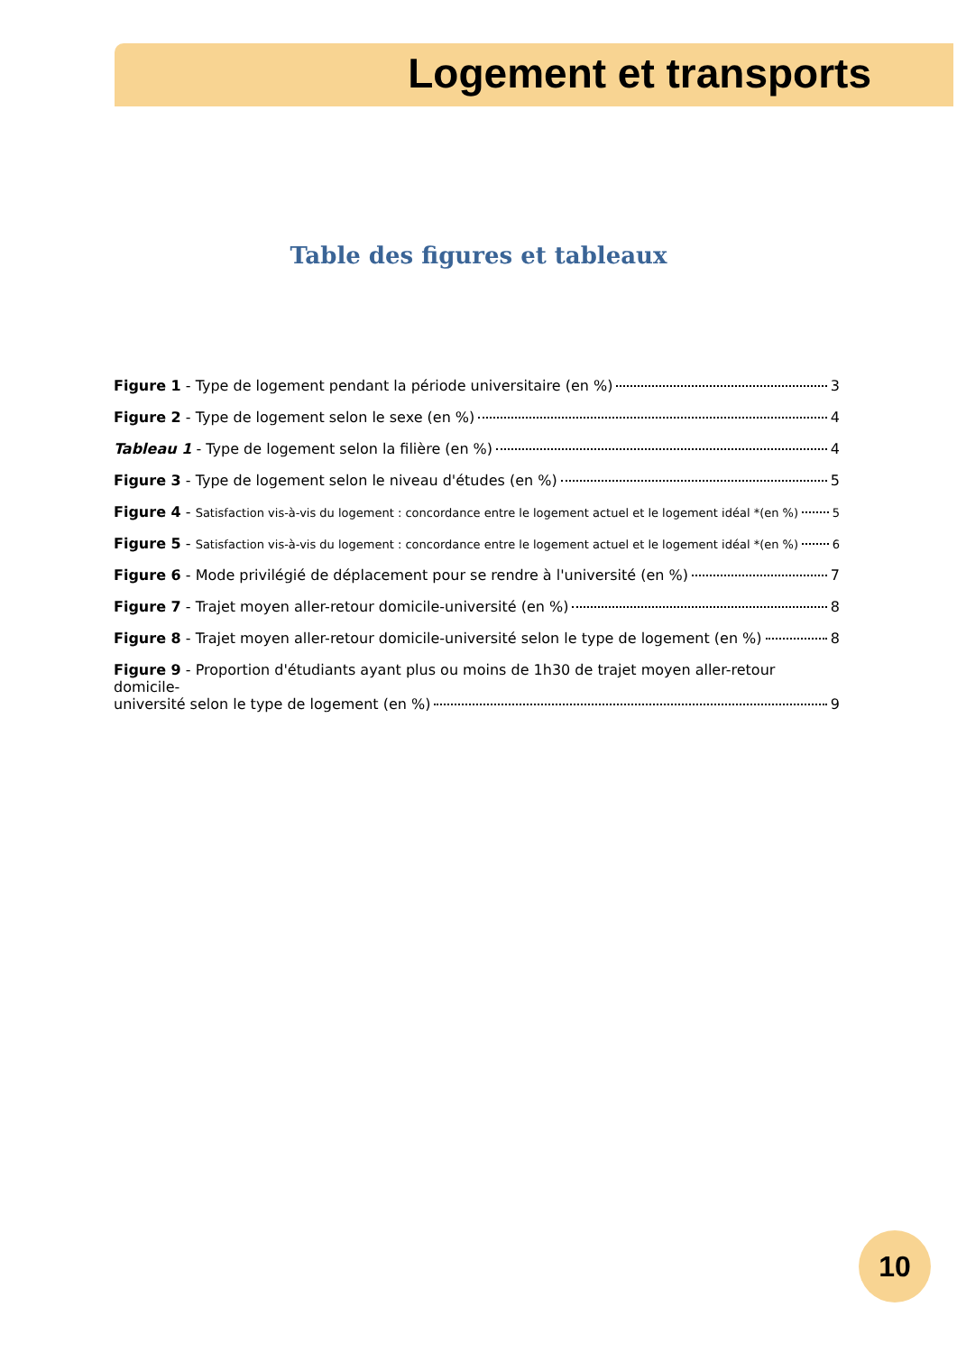Logement et transports
Table des figures et tableaux
Figure 1 - Type de logement pendant la période universitaire (en %) 3
Figure 2 - Type de logement selon le sexe (en %) 4
Tableau 1 - Type de logement selon la filière (en %) 4
Figure 3 - Type de logement selon le niveau d'études (en %) 5
Figure 4 - Satisfaction vis-à-vis du logement : concordance entre le logement actuel et le logement idéal *(en %) 5
Figure 5 - Satisfaction vis-à-vis du logement : concordance entre le logement actuel et le logement idéal *(en %) 6
Figure 6 - Mode privilégié de déplacement pour se rendre à l'université (en %) 7
Figure 7 - Trajet moyen aller-retour domicile-université (en %) 8
Figure 8 - Trajet moyen aller-retour domicile-université selon le type de logement (en %) 8
Figure 9 - Proportion d'étudiants ayant plus ou moins de 1h30 de trajet moyen aller-retour domicile-
université selon le type de logement (en %) 9
10